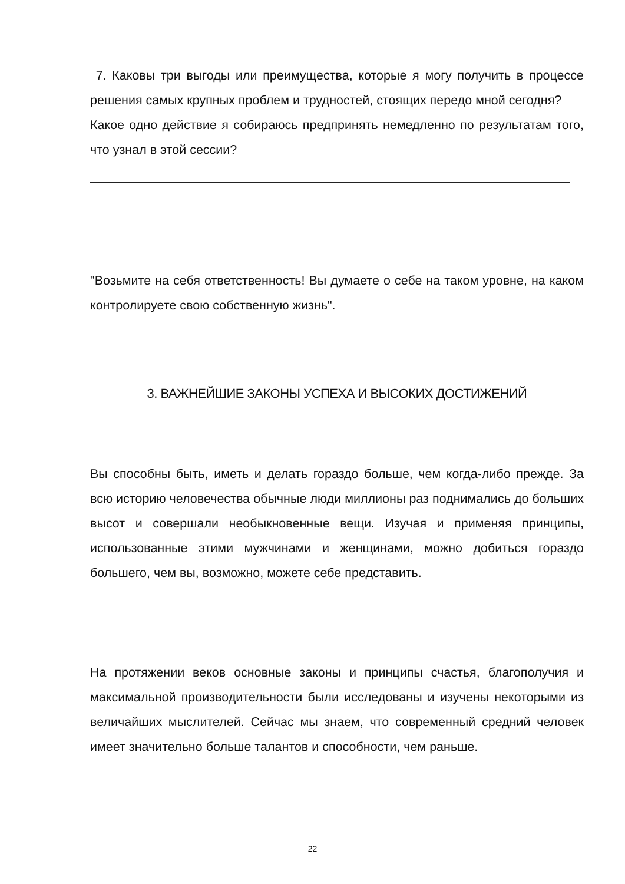7. Каковы три выгоды или преимущества, которые я могу получить в процессе решения самых крупных проблем и трудностей, стоящих передо мной сегодня?
Какое одно действие я собираюсь предпринять немедленно по результатам того, что узнал в этой сессии?
"Возьмите на себя ответственность! Вы думаете о себе на таком уровне, на каком контролируете свою собственную жизнь".
3. ВАЖНЕЙШИЕ ЗАКОНЫ УСПЕХА И ВЫСОКИХ ДОСТИЖЕНИЙ
Вы способны быть, иметь и делать гораздо больше, чем когда-либо прежде. За всю историю человечества обычные люди миллионы раз поднимались до больших высот и совершали необыкновенные вещи. Изучая и применяя принципы, использованные этими мужчинами и женщинами, можно добиться гораздо большего, чем вы, возможно, можете себе представить.
На протяжении веков основные законы и принципы счастья, благополучия и максимальной производительности были исследованы и изучены некоторыми из величайших мыслителей. Сейчас мы знаем, что современный средний человек имеет значительно больше талантов и способности, чем раньше.
22